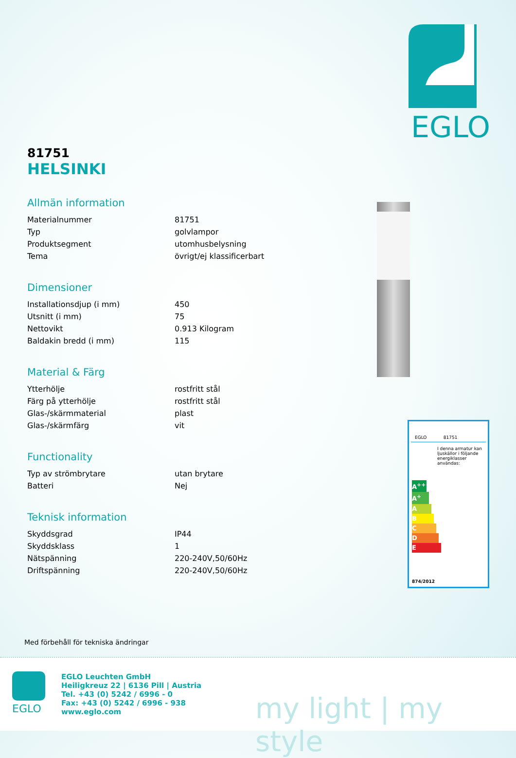EGLO
81751
HELSINKI
Allmän information
| Materialnummer | 81751 |
| Typ | golvlampor |
| Produktsegment | utomhusbelysning |
| Tema | övrigt/ej klassificerbart |
Dimensioner
| Installationsdjup (i mm) | 450 |
| Utsnitt (i mm) | 75 |
| Nettovikt | 0.913 Kilogram |
| Baldakin bredd (i mm) | 115 |
Material & Färg
| Ytterhölje | rostfritt stål |
| Färg på ytterhölje | rostfritt stål |
| Glas-/skärmmaterial | plast |
| Glas-/skärmfärg | vit |
Functionality
| Typ av strömbrytare | utan brytare |
| Batteri | Nej |
Teknisk information
| Skyddsgrad | IP44 |
| Skyddsklass | 1 |
| Nätspänning | 220-240V,50/60Hz |
| Driftspänning | 220-240V,50/60Hz |
EGLO 81751
I denna armatur kan ljuskällor i följande energiklasser användas:
A<sup>++</sup>
A<sup>+</sup>
A
B
C
D
E
874/2012
Med förbehåll för tekniska ändringar
EGLO
EGLO Leuchten GmbH
Heiligkreuz 22 | 6136 Pill | Austria
Tel. +43 (0) 5242 / 6996 - 0
Fax: +43 (0) 5242 / 6996 - 938
www.eglo.com
my light | my style